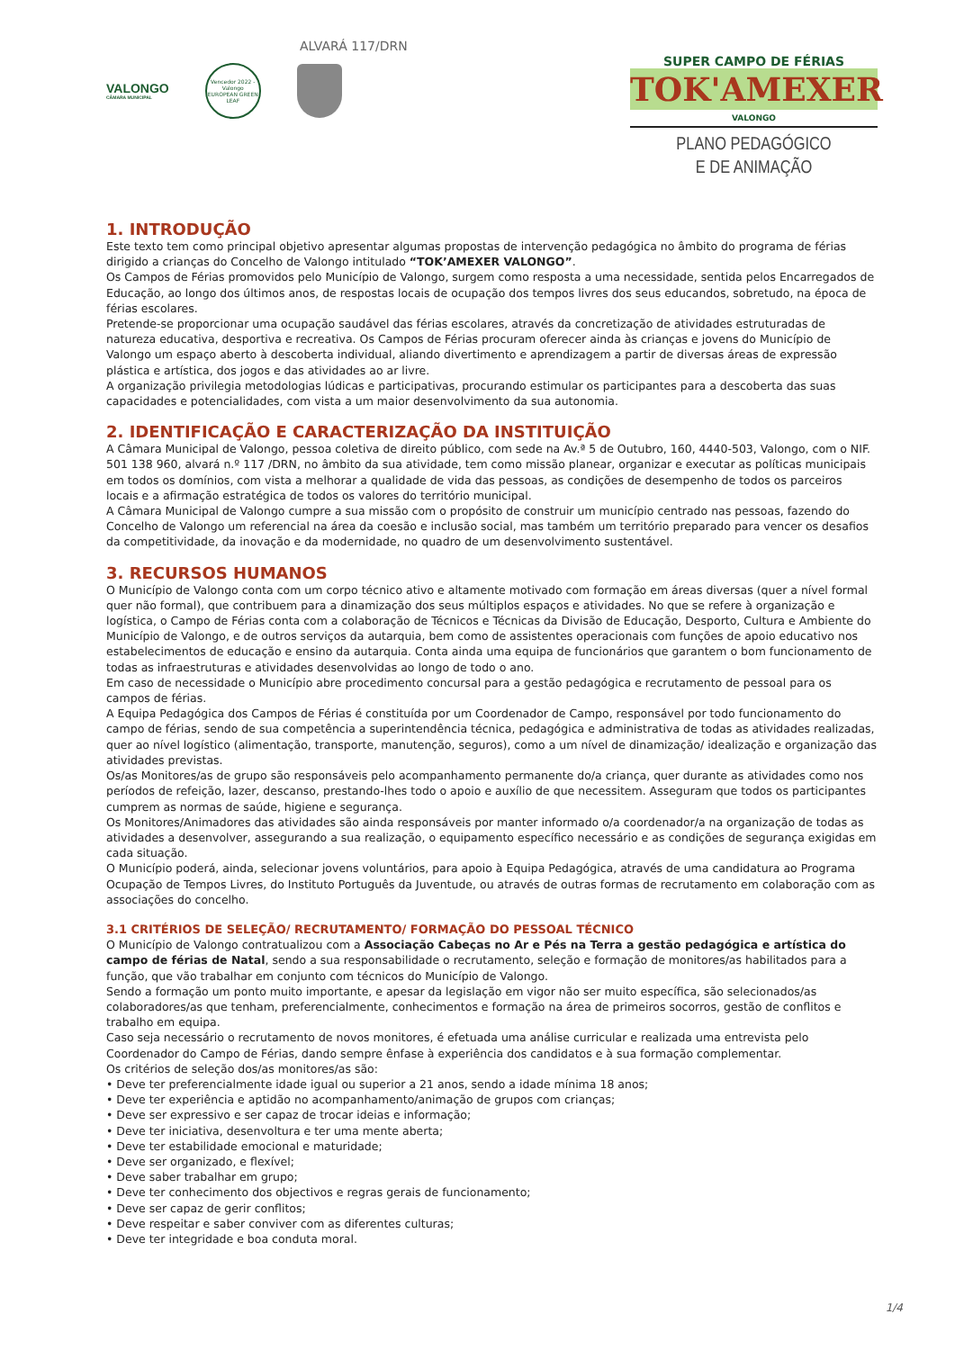ALVARÁ 117/DRN
VALONGO
CÂMARA MUNICIPAL
Vencedor 2022 - Valongo
EUROPEAN GREEN LEAF
SUPER CAMPO DE FÉRIAS
TOK'AMEXER
VALONGO
PLANO PEDAGÓGICO
E DE ANIMAÇÃO
1. INTRODUÇÃO
Este texto tem como principal objetivo apresentar algumas propostas de intervenção pedagógica no âmbito do programa de férias dirigido a crianças do Concelho de Valongo intitulado “TOK’AMEXER VALONGO”.
Os Campos de Férias promovidos pelo Município de Valongo, surgem como resposta a uma necessidade, sentida pelos Encarregados de Educação, ao longo dos últimos anos, de respostas locais de ocupação dos tempos livres dos seus educandos, sobretudo, na época de férias escolares.
Pretende-se proporcionar uma ocupação saudável das férias escolares, através da concretização de atividades estruturadas de natureza educativa, desportiva e recreativa. Os Campos de Férias procuram oferecer ainda às crianças e jovens do Município de Valongo um espaço aberto à descoberta individual, aliando divertimento e aprendizagem a partir de diversas áreas de expressão plástica e artística, dos jogos e das atividades ao ar livre.
A organização privilegia metodologias lúdicas e participativas, procurando estimular os participantes para a descoberta das suas capacidades e potencialidades, com vista a um maior desenvolvimento da sua autonomia.
2. IDENTIFICAÇÃO E CARACTERIZAÇÃO DA INSTITUIÇÃO
A Câmara Municipal de Valongo, pessoa coletiva de direito público, com sede na Av.ª 5 de Outubro, 160, 4440-503, Valongo, com o NIF. 501 138 960, alvará n.º 117 /DRN, no âmbito da sua atividade, tem como missão planear, organizar e executar as políticas municipais em todos os domínios, com vista a melhorar a qualidade de vida das pessoas, as condições de desempenho de todos os parceiros locais e a afirmação estratégica de todos os valores do território municipal.
A Câmara Municipal de Valongo cumpre a sua missão com o propósito de construir um município centrado nas pessoas, fazendo do Concelho de Valongo um referencial na área da coesão e inclusão social, mas também um território preparado para vencer os desafios da competitividade, da inovação e da modernidade, no quadro de um desenvolvimento sustentável.
3. RECURSOS HUMANOS
O Município de Valongo conta com um corpo técnico ativo e altamente motivado com formação em áreas diversas (quer a nível formal quer não formal), que contribuem para a dinamização dos seus múltiplos espaços e atividades. No que se refere à organização e logística, o Campo de Férias conta com a colaboração de Técnicos e Técnicas da Divisão de Educação, Desporto, Cultura e Ambiente do Município de Valongo, e de outros serviços da autarquia, bem como de assistentes operacionais com funções de apoio educativo nos estabelecimentos de educação e ensino da autarquia. Conta ainda uma equipa de funcionários que garantem o bom funcionamento de todas as infraestruturas e atividades desenvolvidas ao longo de todo o ano.
Em caso de necessidade o Município abre procedimento concursal para a gestão pedagógica e recrutamento de pessoal para os campos de férias.
A Equipa Pedagógica dos Campos de Férias é constituída por um Coordenador de Campo, responsável por todo funcionamento do campo de férias, sendo de sua competência a superintendência técnica, pedagógica e administrativa de todas as atividades realizadas, quer ao nível logístico (alimentação, transporte, manutenção, seguros), como a um nível de dinamização/ idealização e organização das atividades previstas.
Os/as Monitores/as de grupo são responsáveis pelo acompanhamento permanente do/a criança, quer durante as atividades como nos períodos de refeição, lazer, descanso, prestando-lhes todo o apoio e auxílio de que necessitem. Asseguram que todos os participantes cumprem as normas de saúde, higiene e segurança.
Os Monitores/Animadores das atividades são ainda responsáveis por manter informado o/a coordenador/a na organização de todas as atividades a desenvolver, assegurando a sua realização, o equipamento específico necessário e as condições de segurança exigidas em cada situação.
O Município poderá, ainda, selecionar jovens voluntários, para apoio à Equipa Pedagógica, através de uma candidatura ao Programa Ocupação de Tempos Livres, do Instituto Português da Juventude, ou através de outras formas de recrutamento em colaboração com as associações do concelho.
3.1 CRITÉRIOS DE SELEÇÃO/ RECRUTAMENTO/ FORMAÇÃO DO PESSOAL TÉCNICO
O Município de Valongo contratualizou com a Associação Cabeças no Ar e Pés na Terra a gestão pedagógica e artística do campo de férias de Natal, sendo a sua responsabilidade o recrutamento, seleção e formação de monitores/as habilitados para a função, que vão trabalhar em conjunto com técnicos do Município de Valongo.
Sendo a formação um ponto muito importante, e apesar da legislação em vigor não ser muito específica, são selecionados/as colaboradores/as que tenham, preferencialmente, conhecimentos e formação na área de primeiros socorros, gestão de conflitos e trabalho em equipa.
Caso seja necessário o recrutamento de novos monitores, é efetuada uma análise curricular e realizada uma entrevista pelo Coordenador do Campo de Férias, dando sempre ênfase à experiência dos candidatos e à sua formação complementar.
Os critérios de seleção dos/as monitores/as são:
• Deve ter preferencialmente idade igual ou superior a 21 anos, sendo a idade mínima 18 anos;
• Deve ter experiência e aptidão no acompanhamento/animação de grupos com crianças;
• Deve ser expressivo e ser capaz de trocar ideias e informação;
• Deve ter iniciativa, desenvoltura e ter uma mente aberta;
• Deve ter estabilidade emocional e maturidade;
• Deve ser organizado, e flexível;
• Deve saber trabalhar em grupo;
• Deve ter conhecimento dos objectivos e regras gerais de funcionamento;
• Deve ser capaz de gerir conflitos;
• Deve respeitar e saber conviver com as diferentes culturas;
• Deve ter integridade e boa conduta moral.
1/4